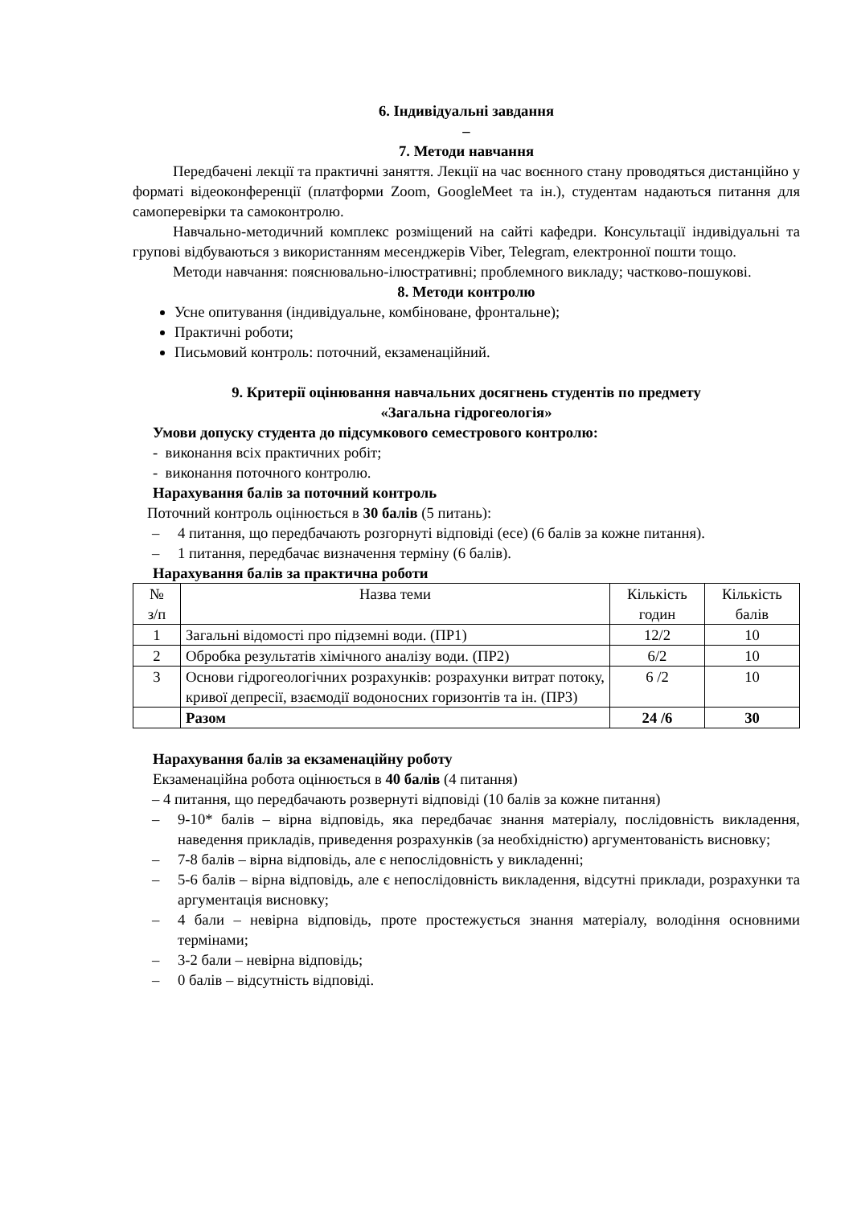6. Індивідуальні завдання
–
7. Методи навчання
Передбачені лекції та практичні заняття. Лекції на час воєнного стану проводяться дистанційно у форматі відеоконференції (платформи Zoom, GoogleMeet та ін.), студентам надаються питання для самоперевірки та самоконтролю.
Навчально-методичний комплекс розміщений на сайті кафедри. Консультації індивідуальні та групові відбуваються з використанням месенджерів Viber, Telegram, електронної пошти тощо.
Методи навчання: пояснювально-ілюстративні; проблемного викладу; частково-пошукові.
8. Методи контролю
Усне опитування (індивідуальне, комбіноване, фронтальне);
Практичні роботи;
Письмовий контроль: поточний, екзаменаційний.
9. Критерії оцінювання навчальних досягнень студентів по предмету
«Загальна гідрогеологія»
Умови допуску студента до підсумкового семестрового контролю:
- виконання всіх практичних робіт;
- виконання поточного контролю.
Нарахування балів за поточний контроль
Поточний контроль оцінюється в 30 балів (5 питань):
– 4 питання, що передбачають розгорнуті відповіді (есе) (6 балів за кожне питання).
– 1 питання, передбачає визначення терміну (6 балів).
Нарахування балів за практична роботи
| № з/п | Назва теми | Кількість годин | Кількість балів |
| 1 | Загальні відомості про підземні води. (ПР1) | 12/2 | 10 |
| 2 | Обробка результатів хімічного аналізу води. (ПР2) | 6/2 | 10 |
| 3 | Основи гідрогеологічних розрахунків: розрахунки витрат потоку, кривої депресії, взаємодії водоносних горизонтів та ін. (ПР3) | 6 /2 | 10 |
| | Разом | 24 /6 | 30 |
Нарахування балів за екзаменаційну роботу
Екзаменаційна робота оцінюється в 40 балів (4 питання)
– 4 питання, що передбачають розвернуті відповіді (10 балів за кожне питання)
– 9-10* балів – вірна відповідь, яка передбачає знання матеріалу, послідовність викладення, наведення прикладів, приведення розрахунків (за необхідністю) аргументованість висновку;
– 7-8 балів – вірна відповідь, але є непослідовність у викладенні;
– 5-6 балів – вірна відповідь, але є непослідовність викладення, відсутні приклади, розрахунки та аргументація висновку;
– 4 бали – невірна відповідь, проте простежується знання матеріалу, володіння основними термінами;
– 3-2 бали – невірна відповідь;
– 0 балів – відсутність відповіді.